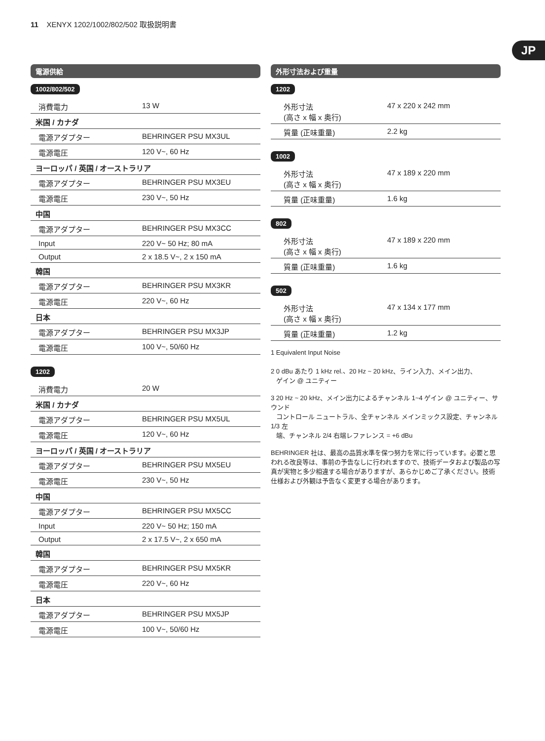11 XENYX 1202/1002/802/502 取扱説明書
JP
電源供給
1002/802/502
| 消費電力 | 13 W |
| 米国 / カナダ | |
| 電源アダプター | BEHRINGER PSU MX3UL |
| 電源電圧 | 120 V~, 60 Hz |
| ヨーロッパ / 英国 / オーストラリア | |
| 電源アダプター | BEHRINGER PSU MX3EU |
| 電源電圧 | 230 V~, 50 Hz |
| 中国 | |
| 電源アダプター | BEHRINGER PSU MX3CC |
| Input | 220 V~ 50 Hz; 80 mA |
| Output | 2 x 18.5 V~, 2 x 150 mA |
| 韓国 | |
| 電源アダプター | BEHRINGER PSU MX3KR |
| 電源電圧 | 220 V~, 60 Hz |
| 日本 | |
| 電源アダプター | BEHRINGER PSU MX3JP |
| 電源電圧 | 100 V~, 50/60 Hz |
1202
| 消費電力 | 20 W |
| 米国 / カナダ | |
| 電源アダプター | BEHRINGER PSU MX5UL |
| 電源電圧 | 120 V~, 60 Hz |
| ヨーロッパ / 英国 / オーストラリア | |
| 電源アダプター | BEHRINGER PSU MX5EU |
| 電源電圧 | 230 V~, 50 Hz |
| 中国 | |
| 電源アダプター | BEHRINGER PSU MX5CC |
| Input | 220 V~ 50 Hz; 150 mA |
| Output | 2 x 17.5 V~, 2 x 650 mA |
| 韓国 | |
| 電源アダプター | BEHRINGER PSU MX5KR |
| 電源電圧 | 220 V~, 60 Hz |
| 日本 | |
| 電源アダプター | BEHRINGER PSU MX5JP |
| 電源電圧 | 100 V~, 50/60 Hz |
外形寸法および重量
1202
| 外形寸法 (高さ x 幅 x 奥行) | 47 x 220 x 242 mm |
| 質量 (正味重量) | 2.2 kg |
1002
| 外形寸法 (高さ x 幅 x 奥行) | 47 x 189 x 220 mm |
| 質量 (正味重量) | 1.6 kg |
802
| 外形寸法 (高さ x 幅 x 奥行) | 47 x 189 x 220 mm |
| 質量 (正味重量) | 1.6 kg |
502
| 外形寸法 (高さ x 幅 x 奥行) | 47 x 134 x 177 mm |
| 質量 (正味重量) | 1.2 kg |
1 Equivalent Input Noise
2 0 dBu あたり 1 kHz rel.、20 Hz ~ 20 kHz、ライン入力、メイン出力、
ゲイン @ ユニティー
3 20 Hz ~ 20 kHz、メイン出力によるチャンネル 1~4 ゲイン @ ユニティー、サウンド
コントロール ニュートラル、全チャンネル メインミックス設定、チャンネル 1/3 左
端、チャンネル 2/4 右端レファレンス = +6 dBu
BEHRINGER 社は、最高の品質水準を保つ努力を常に行っています。必要と思われる改良等は、事前の予告なしに行われますので、技術データおよび製品の写真が実物と多少相違する場合がありますが、あらかじめご了承ください。技術仕様および外観は予告なく変更する場合があります。